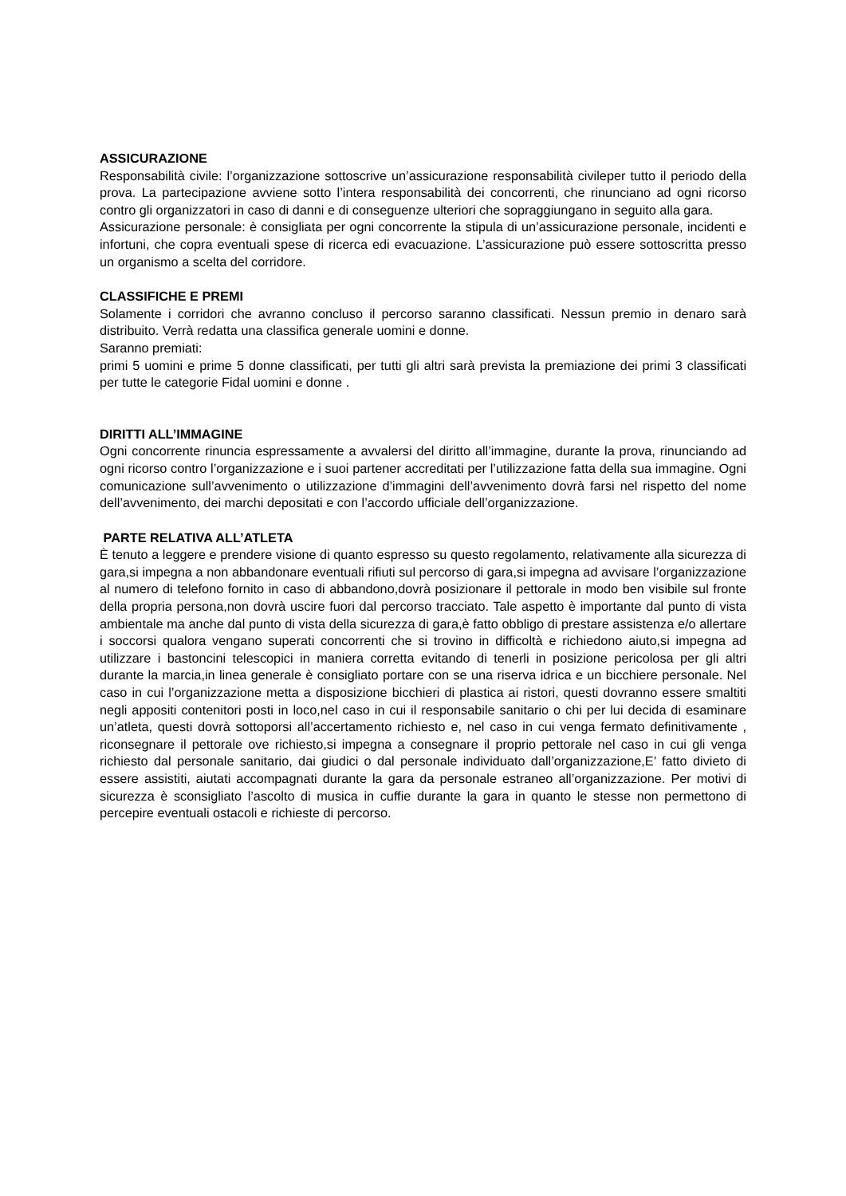ASSICURAZIONE
Responsabilità civile: l’organizzazione sottoscrive un’assicurazione responsabilità civileper tutto il periodo della prova. La partecipazione avviene sotto l’intera responsabilità dei concorrenti, che rinunciano ad ogni ricorso contro gli organizzatori in caso di danni e di conseguenze ulteriori che sopraggiungano in seguito alla gara.
Assicurazione personale: è consigliata per ogni concorrente la stipula di un’assicurazione personale, incidenti e infortuni, che copra eventuali spese di ricerca edi evacuazione. L’assicurazione può essere sottoscritta presso un organismo a scelta del corridore.
CLASSIFICHE E PREMI
Solamente i corridori che avranno concluso il percorso saranno classificati. Nessun premio in denaro sarà distribuito. Verrà redatta una classifica generale uomini e donne.
Saranno premiati:
primi 5 uomini e prime 5 donne classificati, per tutti gli altri sarà prevista la premiazione dei primi 3 classificati per tutte le categorie Fidal uomini e donne .
DIRITTI ALL’IMMAGINE
Ogni concorrente rinuncia espressamente a avvalersi del diritto all’immagine, durante la prova, rinunciando ad ogni ricorso contro l’organizzazione e i suoi partener accreditati per l’utilizzazione fatta della sua immagine. Ogni comunicazione sull’avvenimento o utilizzazione d’immagini dell’avvenimento dovrà farsi nel rispetto del nome dell’avvenimento, dei marchi depositati e con l’accordo ufficiale dell’organizzazione.
PARTE RELATIVA ALL’ATLETA
È tenuto a leggere e prendere visione di quanto espresso su questo regolamento, relativamente alla sicurezza di gara,si impegna a non abbandonare eventuali rifiuti sul percorso di gara,si impegna ad avvisare l’organizzazione al numero di telefono fornito in caso di abbandono,dovrà posizionare il pettorale in modo ben visibile sul fronte della propria persona,non dovrà uscire fuori dal percorso tracciato. Tale aspetto è importante dal punto di vista ambientale ma anche dal punto di vista della sicurezza di gara,è fatto obbligo di prestare assistenza e/o allertare i soccorsi qualora vengano superati concorrenti che si trovino in difficoltà e richiedono aiuto,si impegna ad utilizzare i bastoncini telescopici in maniera corretta evitando di tenerli in posizione pericolosa per gli altri durante la marcia,in linea generale è consigliato portare con se una riserva idrica e un bicchiere personale. Nel caso in cui l’organizzazione metta a disposizione bicchieri di plastica ai ristori, questi dovranno essere smaltiti negli appositi contenitori posti in loco,nel caso in cui il responsabile sanitario o chi per lui decida di esaminare un’atleta, questi dovrà sottoporsi all’accertamento richiesto e, nel caso in cui venga fermato definitivamente , riconsegnare il pettorale ove richiesto,si impegna a consegnare il proprio pettorale nel caso in cui gli venga richiesto dal personale sanitario, dai giudici o dal personale individuato dall’organizzazione,E’ fatto divieto di essere assistiti, aiutati accompagnati durante la gara da personale estraneo all’organizzazione. Per motivi di sicurezza è sconsigliato l’ascolto di musica in cuffie durante la gara in quanto le stesse non permettono di percepire eventuali ostacoli e richieste di percorso.